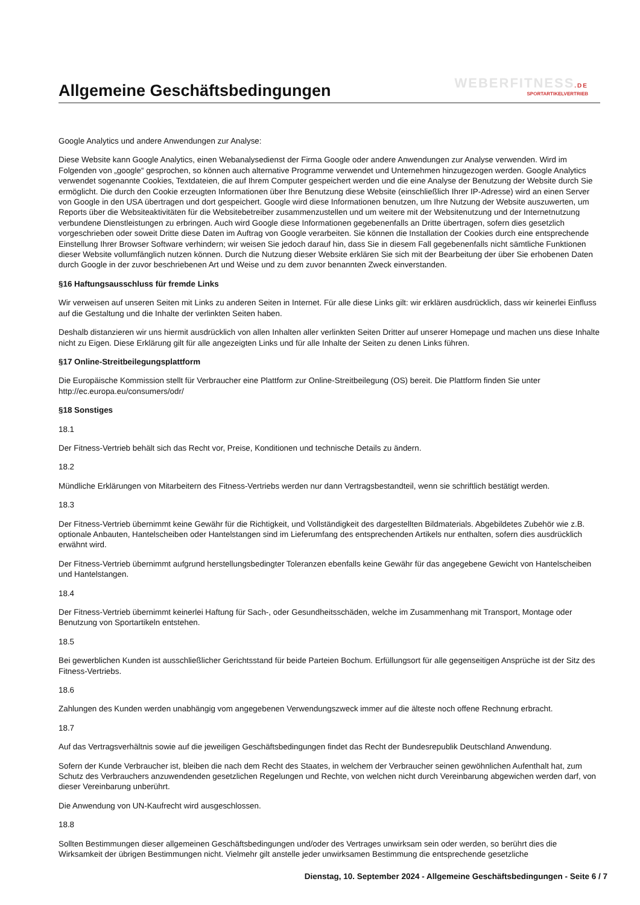WEBERFITNESS.DE
SPORTARTIKELVERTRIEB
Allgemeine Geschäftsbedingungen
Google Analytics und andere Anwendungen zur Analyse:
Diese Website kann Google Analytics, einen Webanalysedienst der Firma Google oder andere Anwendungen zur Analyse verwenden. Wird im Folgenden von „google“ gesprochen, so können auch alternative Programme verwendet und Unternehmen hinzugezogen werden. Google Analytics verwendet sogenannte Cookies, Textdateien, die auf Ihrem Computer gespeichert werden und die eine Analyse der Benutzung der Website durch Sie ermöglicht. Die durch den Cookie erzeugten Informationen über Ihre Benutzung diese Website (einschließlich Ihrer IP-Adresse) wird an einen Server von Google in den USA übertragen und dort gespeichert. Google wird diese Informationen benutzen, um Ihre Nutzung der Website auszuwerten, um Reports über die Websiteaktivitäten für die Websitebetreiber zusammenzustellen und um weitere mit der Websitenutzung und der Internetnutzung verbundene Dienstleistungen zu erbringen. Auch wird Google diese Informationen gegebenenfalls an Dritte übertragen, sofern dies gesetzlich vorgeschrieben oder soweit Dritte diese Daten im Auftrag von Google verarbeiten. Sie können die Installation der Cookies durch eine entsprechende Einstellung Ihrer Browser Software verhindern; wir weisen Sie jedoch darauf hin, dass Sie in diesem Fall gegebenenfalls nicht sämtliche Funktionen dieser Website vollumfänglich nutzen können. Durch die Nutzung dieser Website erklären Sie sich mit der Bearbeitung der über Sie erhobenen Daten durch Google in der zuvor beschriebenen Art und Weise und zu dem zuvor benannten Zweck einverstanden.
§16 Haftungsausschluss für fremde Links
Wir verweisen auf unseren Seiten mit Links zu anderen Seiten in Internet. Für alle diese Links gilt: wir erklären ausdrücklich, dass wir keinerlei Einfluss auf die Gestaltung und die Inhalte der verlinkten Seiten haben.
Deshalb distanzieren wir uns hiermit ausdrücklich von allen Inhalten aller verlinkten Seiten Dritter auf unserer Homepage und machen uns diese Inhalte nicht zu Eigen. Diese Erklärung gilt für alle angezeigten Links und für alle Inhalte der Seiten zu denen Links führen.
§17 Online-Streitbeilegungsplattform
Die Europäische Kommission stellt für Verbraucher eine Plattform zur Online-Streitbeilegung (OS) bereit. Die Plattform finden Sie unter http://ec.europa.eu/consumers/odr/
§18 Sonstiges
18.1
Der Fitness-Vertrieb behält sich das Recht vor, Preise, Konditionen und technische Details zu ändern.
18.2
Mündliche Erklärungen von Mitarbeitern des Fitness-Vertriebs werden nur dann Vertragsbestandteil, wenn sie schriftlich bestätigt werden.
18.3
Der Fitness-Vertrieb übernimmt keine Gewähr für die Richtigkeit, und Vollständigkeit des dargestellten Bildmaterials. Abgebildetes Zubehör wie z.B. optionale Anbauten, Hantelscheiben oder Hantelstangen sind im Lieferumfang des entsprechenden Artikels nur enthalten, sofern dies ausdrücklich erwähnt wird.
Der Fitness-Vertrieb übernimmt aufgrund herstellungsbedingter Toleranzen ebenfalls keine Gewähr für das angegebene Gewicht von Hantelscheiben und Hantelstangen.
18.4
Der Fitness-Vertrieb übernimmt keinerlei Haftung für Sach-, oder Gesundheitsschäden, welche im Zusammenhang mit Transport, Montage oder Benutzung von Sportartikeln entstehen.
18.5
Bei gewerblichen Kunden ist ausschließlicher Gerichtsstand für beide Parteien Bochum. Erfüllungsort für alle gegenseitigen Ansprüche ist der Sitz des Fitness-Vertriebs.
18.6
Zahlungen des Kunden werden unabhängig vom angegebenen Verwendungszweck immer auf die älteste noch offene Rechnung erbracht.
18.7
Auf das Vertragsverhältnis sowie auf die jeweiligen Geschäftsbedingungen findet das Recht der Bundesrepublik Deutschland Anwendung.
Sofern der Kunde Verbraucher ist, bleiben die nach dem Recht des Staates, in welchem der Verbraucher seinen gewöhnlichen Aufenthalt hat, zum Schutz des Verbrauchers anzuwendenden gesetzlichen Regelungen und Rechte, von welchen nicht durch Vereinbarung abgewichen werden darf, von dieser Vereinbarung unberührt.
Die Anwendung von UN-Kaufrecht wird ausgeschlossen.
18.8
Sollten Bestimmungen dieser allgemeinen Geschäftsbedingungen und/oder des Vertrages unwirksam sein oder werden, so berührt dies die Wirksamkeit der übrigen Bestimmungen nicht. Vielmehr gilt anstelle jeder unwirksamen Bestimmung die entsprechende gesetzliche
Dienstag, 10. September 2024 - Allgemeine Geschäftsbedingungen - Seite 6 / 7